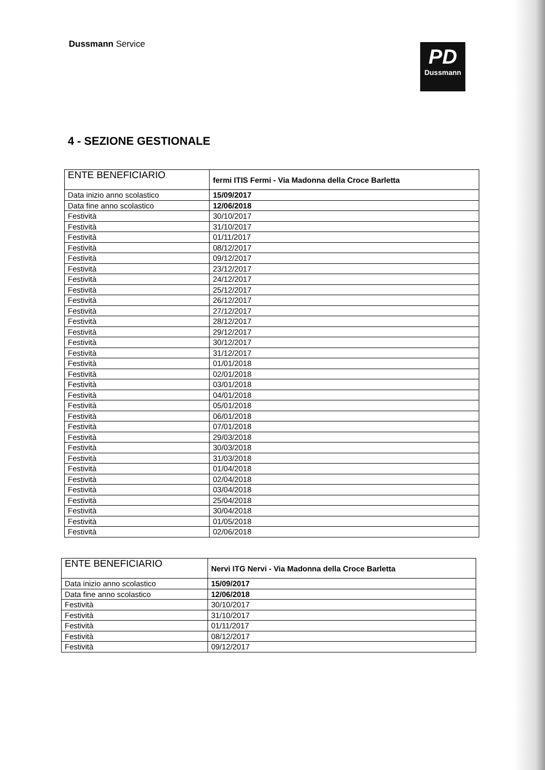Dussmann Service
PD
Dussmann
4 - SEZIONE GESTIONALE
| ENTE BENEFICIARIO | fermi ITIS Fermi - Via Madonna della Croce Barletta |
| Data inizio anno scolastico | 15/09/2017 |
| Data fine anno scolastico | 12/06/2018 |
| Festività | 30/10/2017 |
| Festività | 31/10/2017 |
| Festività | 01/11/2017 |
| Festività | 08/12/2017 |
| Festività | 09/12/2017 |
| Festività | 23/12/2017 |
| Festività | 24/12/2017 |
| Festività | 25/12/2017 |
| Festività | 26/12/2017 |
| Festività | 27/12/2017 |
| Festività | 28/12/2017 |
| Festività | 29/12/2017 |
| Festività | 30/12/2017 |
| Festività | 31/12/2017 |
| Festività | 01/01/2018 |
| Festività | 02/01/2018 |
| Festività | 03/01/2018 |
| Festività | 04/01/2018 |
| Festività | 05/01/2018 |
| Festività | 06/01/2018 |
| Festività | 07/01/2018 |
| Festività | 29/03/2018 |
| Festività | 30/03/2018 |
| Festività | 31/03/2018 |
| Festività | 01/04/2018 |
| Festività | 02/04/2018 |
| Festività | 03/04/2018 |
| Festività | 25/04/2018 |
| Festività | 30/04/2018 |
| Festività | 01/05/2018 |
| Festività | 02/06/2018 |
| ENTE BENEFICIARIO | Nervi ITG Nervi - Via Madonna della Croce Barletta |
| Data inizio anno scolastico | 15/09/2017 |
| Data fine anno scolastico | 12/06/2018 |
| Festività | 30/10/2017 |
| Festività | 31/10/2017 |
| Festività | 01/11/2017 |
| Festività | 08/12/2017 |
| Festività | 09/12/2017 |